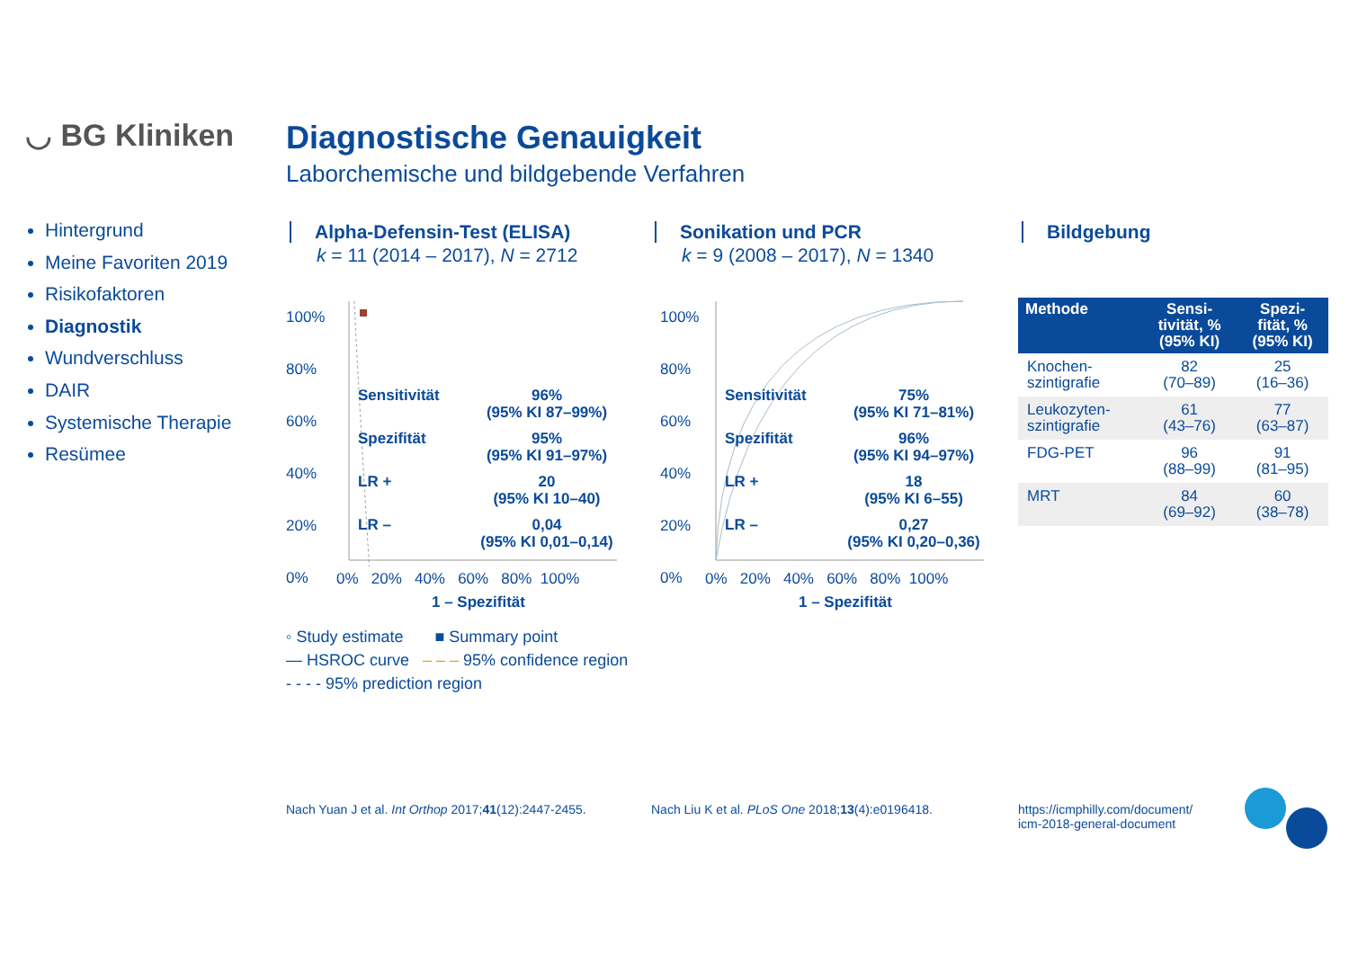◡ BG Kliniken
Diagnostische Genauigkeit
Laborchemische und bildgebende Verfahren
Hintergrund
Meine Favoriten 2019
Risikofaktoren
Diagnostik
Wundverschluss
DAIR
Systemische Therapie
Resümee
Alpha-Defensin-Test (ELISA)
k = 11 (2014 – 2017), N = 2712
Sonikation und PCR
k = 9 (2008 – 2017), N = 1340
Bildgebung
Sensitivität 96%
(95% KI 87–99%)
Spezifität 95%
(95% KI 91–97%)
LR + 20
(95% KI 10–40)
LR – 0,04
(95% KI 0,01–0,14)
100%
80%
60%
40%
20%
0%
0% 20% 40% 60% 80% 100%
1 – Spezifität
◦ Study estimate ■ Summary point
— HSROC curve – – – 95% confidence region
- - - - 95% prediction region
Sensitivität 75%
(95% KI 71–81%)
Spezifität 96%
(95% KI 94–97%)
LR + 18
(95% KI 6–55)
LR – 0,27
(95% KI 0,20–0,36)
100%
80%
60%
40%
20%
0%
0% 20% 40% 60% 80% 100%
1 – Spezifität
| Methode | Sensi- tivität, % (95% KI) | Spezi- fität, % (95% KI) |
| --- | --- | --- |
| Knochen- szintigrafie | 82 (70–89) | 25 (16–36) |
| Leukozyten- szintigrafie | 61 (43–76) | 77 (63–87) |
| FDG-PET | 96 (88–99) | 91 (81–95) |
| MRT | 84 (69–92) | 60 (38–78) |
Nach Yuan J et al. Int Orthop 2017;41(12):2447-2455.
Nach Liu K et al. PLoS One 2018;13(4):e0196418.
https://icmphilly.com/document/
icm-2018-general-document